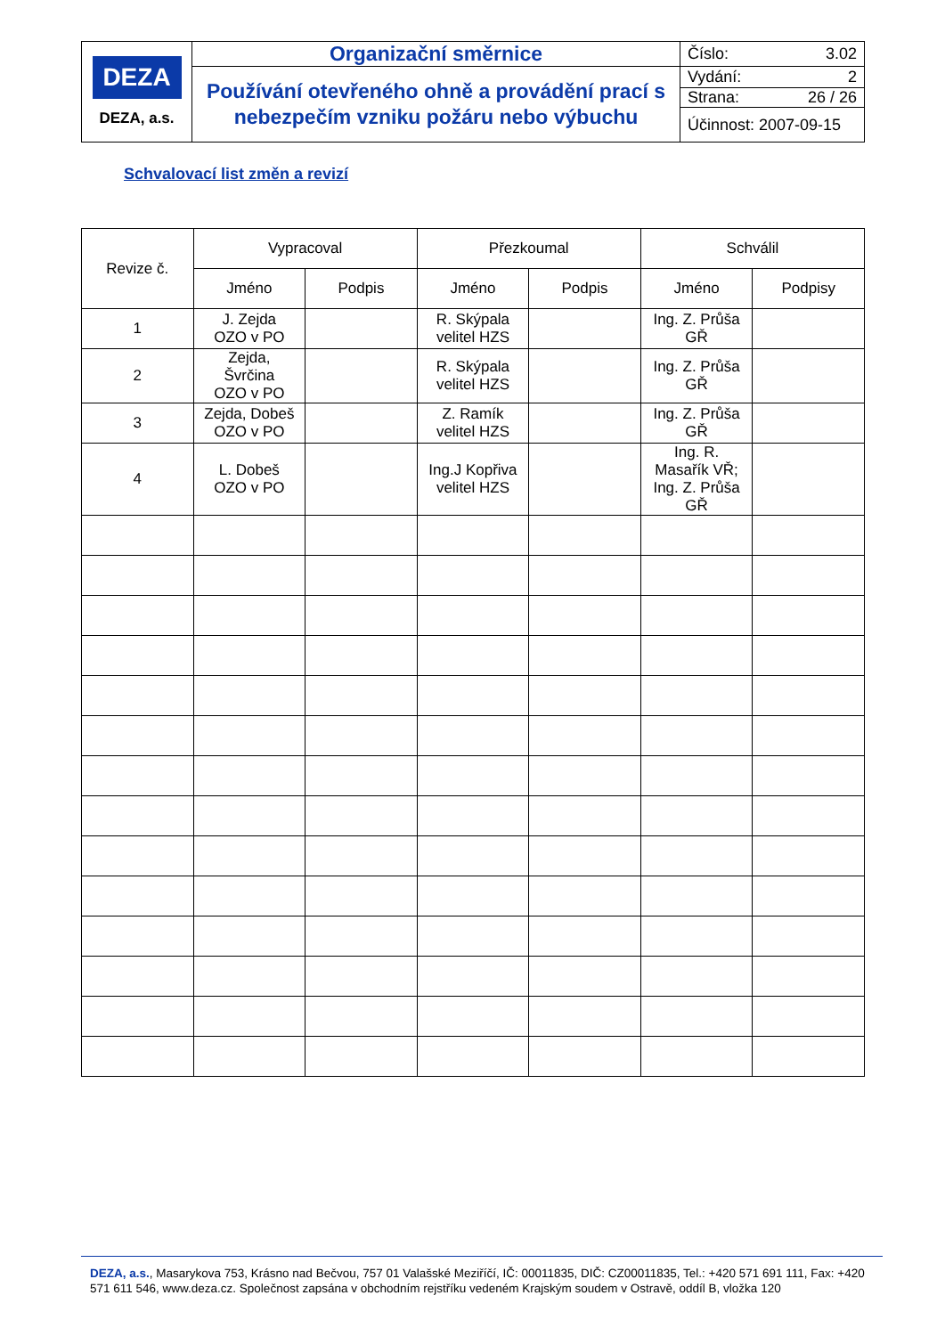| DEZA DEZA, a.s. | Organizační směrnice | Číslo: 3.02 |
| | Používání otevřeného ohně a provádění prací s nebezpečím vzniku požáru nebo výbuchu | Vydání: 2 |
| | | Strana: 26 / 26 |
| | | Účinnost: 2007-09-15 |
Schvalovací list změn a revizí
| Revize č. | Vypracoval | | Přezkoumal | | Schválil | |
| --- | --- | --- | --- | --- | --- | --- |
| | Jméno | Podpis | Jméno | Podpis | Jméno | Podpisy |
| 1 | J. Zejda OZO v PO | | R. Skýpala velitel HZS | | Ing. Z. Průša GŘ | |
| 2 | Zejda, Švrčina OZO v PO | | R. Skýpala velitel HZS | | Ing. Z. Průša GŘ | |
| 3 | Zejda, Dobeš OZO v PO | | Z. Ramík velitel HZS | | Ing. Z. Průša GŘ | |
| 4 | L. Dobeš OZO v PO | | Ing.J Kopřiva velitel HZS | | Ing. R. Masařík VŘ; Ing. Z. Průša GŘ | |
DEZA, a.s., Masarykova 753, Krásno nad Bečvou, 757 01 Valašské Meziříčí, IČ: 00011835, DIČ: CZ00011835, Tel.: +420 571 691 111, Fax: +420 571 611 546, www.deza.cz. Společnost zapsána v obchodním rejstříku vedeném Krajským soudem v Ostravě, oddíl B, vložka 120